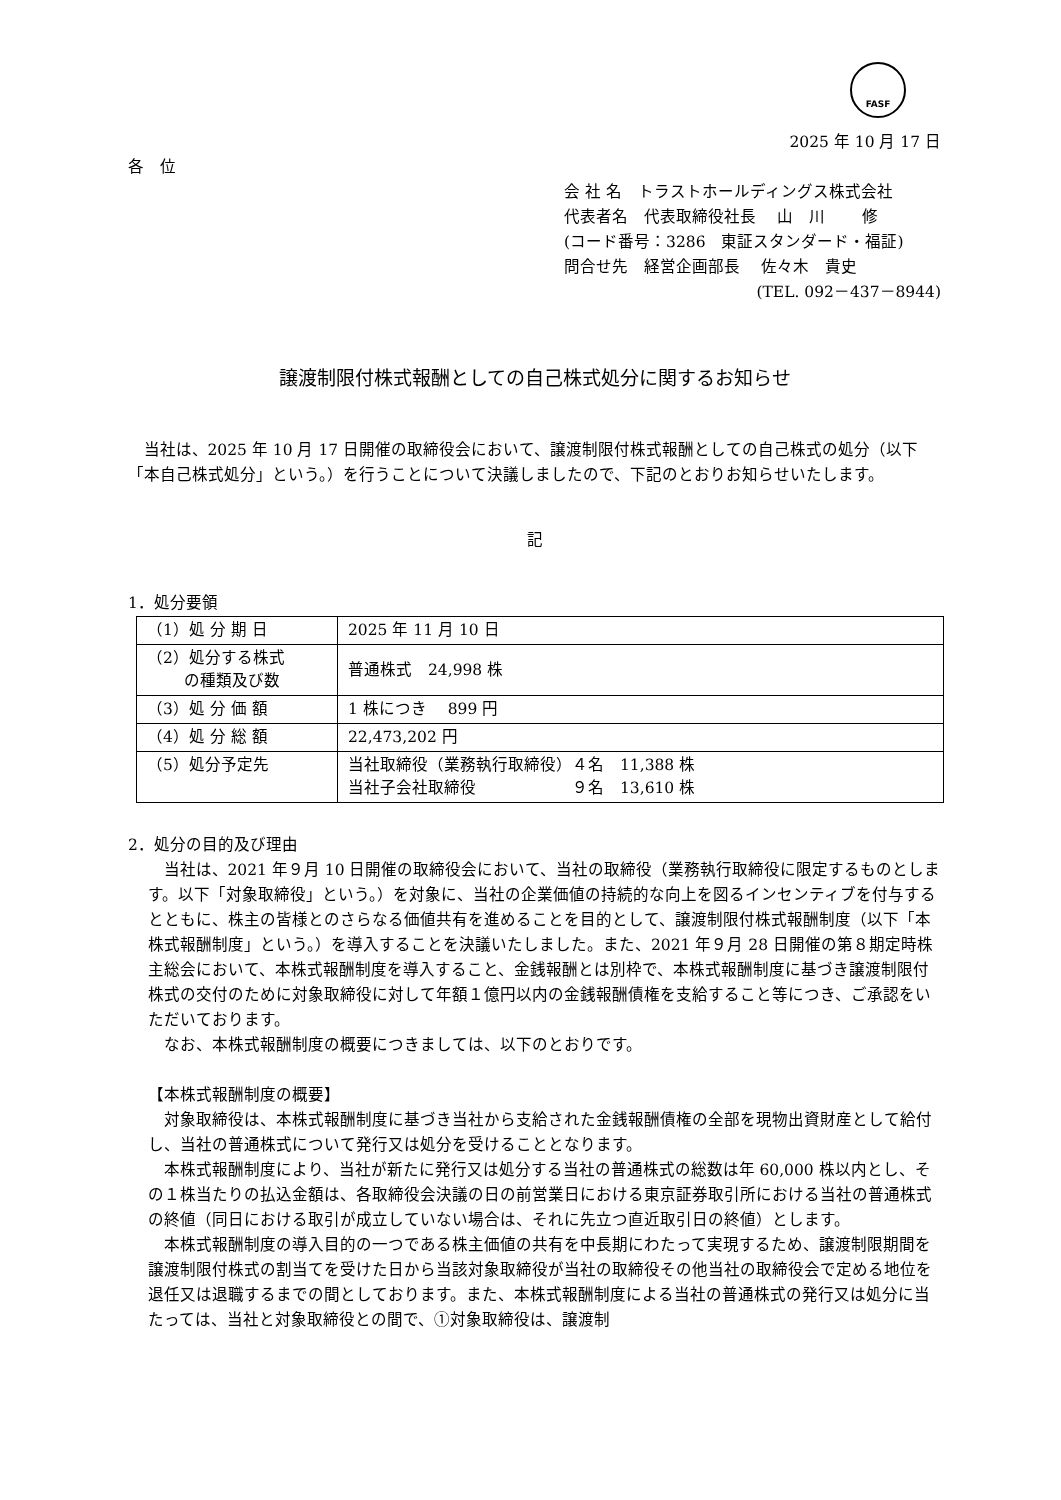FASF
2025 年 10 月 17 日
各　位
会 社 名　トラストホールディングス株式会社
代表者名　代表取締役社長　 山　川　　 修
(コード番号：3286　東証スタンダード・福証)
問合せ先　経営企画部長　 佐々木　貴史
(TEL. 092－437－8944)
譲渡制限付株式報酬としての自己株式処分に関するお知らせ
当社は、2025 年 10 月 17 日開催の取締役会において、譲渡制限付株式報酬としての自己株式の処分（以下「本自己株式処分」という。）を行うことについて決議しましたので、下記のとおりお知らせいたします。
記
1．処分要領
| （1）処 分 期 日 | 2025 年 11 月 10 日 |
| （2）処分する株式 の種類及び数 | 普通株式 24,998 株 |
| （3）処 分 価 額 | 1 株につき 899 円 |
| （4）処 分 総 額 | 22,473,202 円 |
| （5）処分予定先 | 当社取締役（業務執行取締役）４名 11,388 株 当社子会社取締役 ９名 13,610 株 |
2．処分の目的及び理由
当社は、2021 年９月 10 日開催の取締役会において、当社の取締役（業務執行取締役に限定するものとします。以下「対象取締役」という。）を対象に、当社の企業価値の持続的な向上を図るインセンティブを付与するとともに、株主の皆様とのさらなる価値共有を進めることを目的として、譲渡制限付株式報酬制度（以下「本株式報酬制度」という。）を導入することを決議いたしました。また、2021 年９月 28 日開催の第８期定時株主総会において、本株式報酬制度を導入すること、金銭報酬とは別枠で、本株式報酬制度に基づき譲渡制限付株式の交付のために対象取締役に対して年額１億円以内の金銭報酬債権を支給すること等につき、ご承認をいただいております。
なお、本株式報酬制度の概要につきましては、以下のとおりです。
【本株式報酬制度の概要】
対象取締役は、本株式報酬制度に基づき当社から支給された金銭報酬債権の全部を現物出資財産として給付し、当社の普通株式について発行又は処分を受けることとなります。
本株式報酬制度により、当社が新たに発行又は処分する当社の普通株式の総数は年 60,000 株以内とし、その１株当たりの払込金額は、各取締役会決議の日の前営業日における東京証券取引所における当社の普通株式の終値（同日における取引が成立していない場合は、それに先立つ直近取引日の終値）とします。
本株式報酬制度の導入目的の一つである株主価値の共有を中長期にわたって実現するため、譲渡制限期間を譲渡制限付株式の割当てを受けた日から当該対象取締役が当社の取締役その他当社の取締役会で定める地位を退任又は退職するまでの間としております。また、本株式報酬制度による当社の普通株式の発行又は処分に当たっては、当社と対象取締役との間で、①対象取締役は、譲渡制